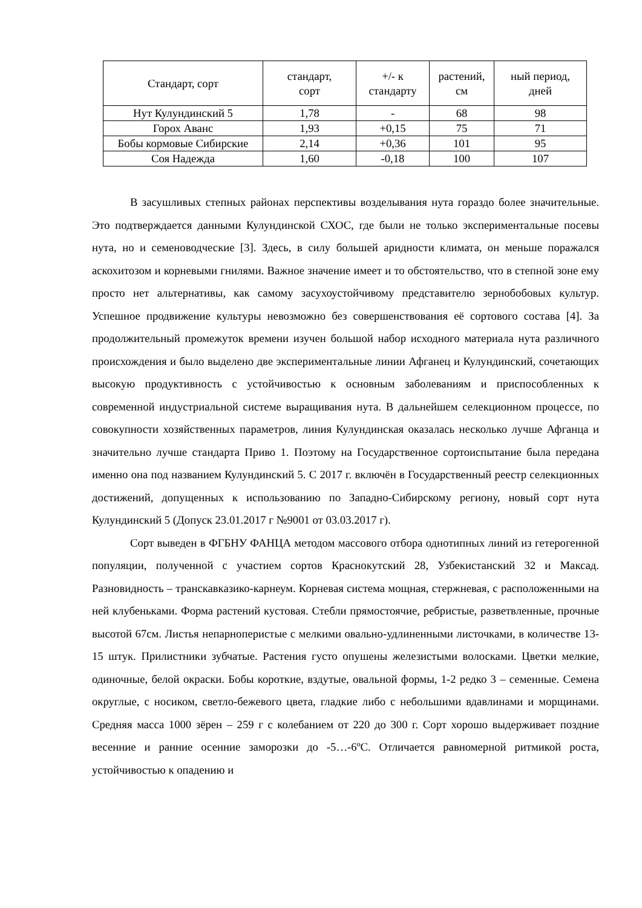| Стандарт, сорт | стандарт, сорт | +/- к стандарту | растений, см | ный период, дней |
| --- | --- | --- | --- | --- |
| Нут Кулундинский 5 | 1,78 | - | 68 | 98 |
| Горох Аванс | 1,93 | +0,15 | 75 | 71 |
| Бобы кормовые Сибирские | 2,14 | +0,36 | 101 | 95 |
| Соя Надежда | 1,60 | -0,18 | 100 | 107 |
В засушливых степных районах перспективы возделывания нута гораздо более значительные. Это подтверждается данными Кулундинской СХОС, где были не только экспериментальные посевы нута, но и семеноводческие [3]. Здесь, в силу большей аридности климата, он меньше поражался аскохитозом и корневыми гнилями. Важное значение имеет и то обстоятельство, что в степной зоне ему просто нет альтернативы, как самому засухоустойчивому представителю зернобобовых культур. Успешное продвижение культуры невозможно без совершенствования её сортового состава [4]. За продолжительный промежуток времени изучен большой набор исходного материала нута различного происхождения и было выделено две экспериментальные линии Афганец и Кулундинский, сочетающих высокую продуктивность с устойчивостью к основным заболеваниям и приспособленных к современной индустриальной системе выращивания нута. В дальнейшем селекционном процессе, по совокупности хозяйственных параметров, линия Кулундинская оказалась несколько лучше Афганца и значительно лучше стандарта Приво 1. Поэтому на Государственное сортоиспытание была передана именно она под названием Кулундинский 5. С 2017 г. включён в Государственный реестр селекционных достижений, допущенных к использованию по Западно-Сибирскому региону, новый сорт нута Кулундинский 5 (Допуск 23.01.2017 г №9001 от 03.03.2017 г).
Сорт выведен в ФГБНУ ФАНЦА методом массового отбора однотипных линий из гетерогенной популяции, полученной с участием сортов Краснокутский 28, Узбекистанский 32 и Максад. Разновидность – транскавказико-карнеум. Корневая система мощная, стержневая, с расположенными на ней клубеньками. Форма растений кустовая. Стебли прямостоячие, ребристые, разветвленные, прочные высотой 67см. Листья непарноперистые с мелкими овально-удлиненными листочками, в количестве 13-15 штук. Прилистники зубчатые. Растения густо опушены железистыми волосками. Цветки мелкие, одиночные, белой окраски. Бобы короткие, вздутые, овальной формы, 1-2 редко 3 – семенные. Семена округлые, с носиком, светло-бежевого цвета, гладкие либо с небольшими вдавлинами и морщинами. Средняя масса 1000 зёрен – 259 г с колебанием от 220 до 300 г. Сорт хорошо выдерживает поздние весенние и ранние осенние заморозки до -5…-6ºС. Отличается равномерной ритмикой роста, устойчивостью к опадению и